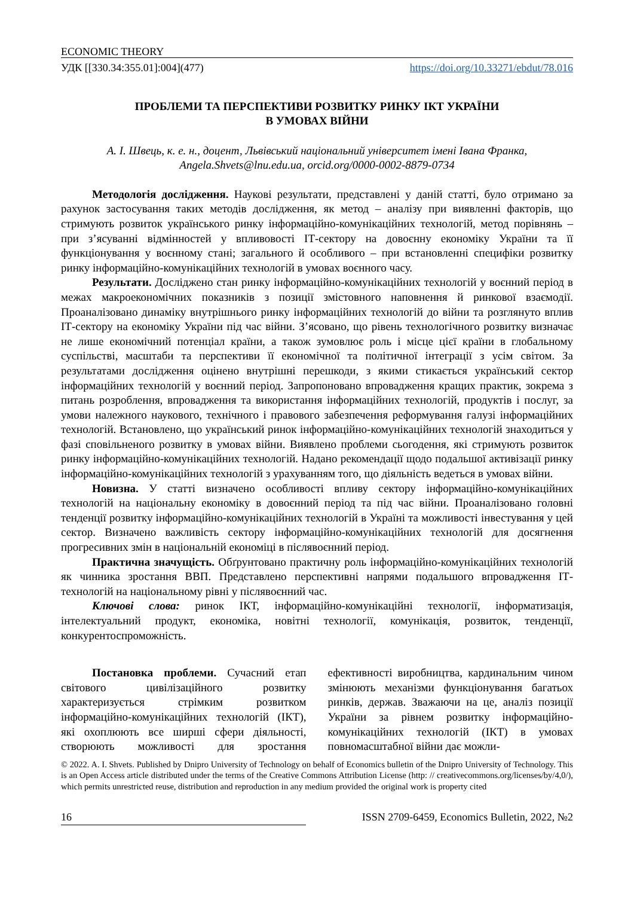ECONOMIC THEORY
УДК [[330.34:355.01]:004](477) https://doi.org/10.33271/ebdut/78.016
ПРОБЛЕМИ ТА ПЕРСПЕКТИВИ РОЗВИТКУ РИНКУ ІКТ УКРАЇНИ
В УМОВАХ ВІЙНИ
А. І. Швець, к. е. н., доцент, Львівський національний університет імені Івана Франка,
Angela.Shvets@lnu.edu.ua, orcid.org/0000-0002-8879-0734
Методологія дослідження. Наукові результати, представлені у даній статті, було отримано за рахунок застосування таких методів дослідження, як метод – аналізу при виявленні факторів, що стримують розвиток українського ринку інформаційно-комунікаційних технологій, метод порівнянь – при з’ясуванні відмінностей у впливовості ІТ-сектору на довоєнну економіку України та її функціонування у воєнному стані; загального й особливого – при встановленні специфіки розвитку ринку інформаційно-комунікаційних технологій в умовах воєнного часу.
Результати. Досліджено стан ринку інформаційно-комунікаційних технологій у воєнний період в межах макроекономічних показників з позиції змістовного наповнення й ринкової взаємодії. Проаналізовано динаміку внутрішнього ринку інформаційних технологій до війни та розглянуто вплив ІТ-сектору на економіку України під час війни. З’ясовано, що рівень технологічного розвитку визначає не лише економічний потенціал країни, а також зумовлює роль і місце цієї країни в глобальному суспільстві, масштаби та перспективи її економічної та політичної інтеграції з усім світом. За результатами дослідження оцінено внутрішні перешкоди, з якими стикається український сектор інформаційних технологій у воєнний період. Запропоновано впровадження кращих практик, зокрема з питань розроблення, впровадження та використання інформаційних технологій, продуктів і послуг, за умови належного наукового, технічного і правового забезпечення реформування галузі інформаційних технологій. Встановлено, що український ринок інформаційно-комунікаційних технологій знаходиться у фазі сповільненого розвитку в умовах війни. Виявлено проблеми сьогодення, які стримують розвиток ринку інформаційно-комунікаційних технологій. Надано рекомендації щодо подальшої активізації ринку інформаційно-комунікаційних технологій з урахуванням того, що діяльність ведеться в умовах війни.
Новизна. У статті визначено особливості впливу сектору інформаційно-комунікаційних технологій на національну економіку в довоєнний період та під час війни. Проаналізовано головні тенденції розвитку інформаційно-комунікаційних технологій в Україні та можливості інвестування у цей сектор. Визначено важливість сектору інформаційно-комунікаційних технологій для досягнення прогресивних змін в національній економіці в післявоєнний період.
Практична значущість. Обґрунтовано практичну роль інформаційно-комунікаційних технологій як чинника зростання ВВП. Представлено перспективні напрями подальшого впровадження ІТ-технологій на національному рівні у післявоєнний час.
Ключові слова: ринок ІКТ, інформаційно-комунікаційні технології, інформатизація, інтелектуальний продукт, економіка, новітні технології, комунікація, розвиток, тенденції, конкурентоспроможність.
Постановка проблеми. Сучасний етап світового цивілізаційного розвитку характеризується стрімким розвитком інформаційно-комунікаційних технологій (ІКТ), які охоплюють все ширші сфери діяльності, створюють можливості для зростання ефективності виробництва, кардинальним чином змінюють механізми функціонування багатьох ринків, держав. Зважаючи на це, аналіз позиції України за рівнем розвитку інформаційно-комунікаційних технологій (ІКТ) в умовах повномасштабної війни дає можли-
© 2022. A. I. Shvets. Published by Dnipro University of Technology on behalf of Economics bulletin of the Dnipro University of Technology. This is an Open Access article distributed under the terms of the Creative Commons Attribution License (http: // creativecommons.org/licenses/by/4,0/), which permits unrestricted reuse, distribution and reproduction in any medium provided the original work is property cited
16 ISSN 2709-6459, Economics Bulletin, 2022, №2